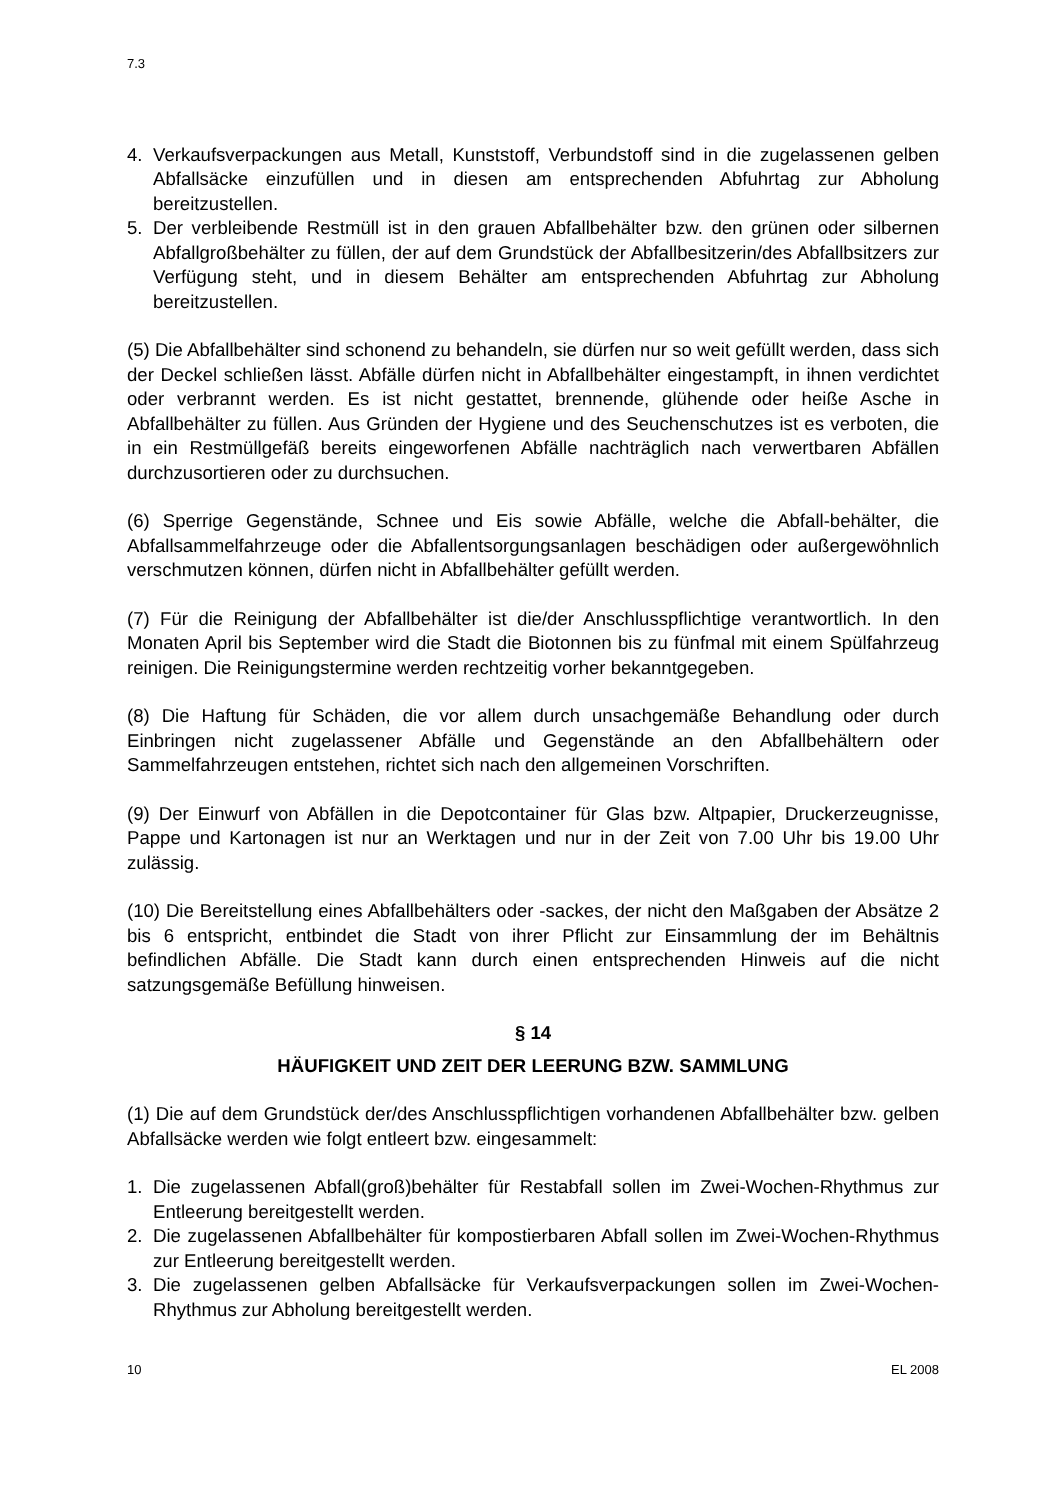7.3
4. Verkaufsverpackungen aus Metall, Kunststoff, Verbundstoff sind in die zugelassenen gelben Abfallsäcke einzufüllen und in diesen am entsprechenden Abfuhrtag zur Abholung bereitzustellen.
5. Der verbleibende Restmüll ist in den grauen Abfallbehälter bzw. den grünen oder silbernen Abfallgroßbehälter zu füllen, der auf dem Grundstück der Abfallbesitzerin/des Abfallbsitzers zur Verfügung steht, und in diesem Behälter am entsprechenden Abfuhrtag zur Abholung bereitzustellen.
(5) Die Abfallbehälter sind schonend zu behandeln, sie dürfen nur so weit gefüllt werden, dass sich der Deckel schließen lässt. Abfälle dürfen nicht in Abfallbehälter eingestampft, in ihnen verdichtet oder verbrannt werden. Es ist nicht gestattet, brennende, glühende oder heiße Asche in Abfallbehälter zu füllen. Aus Gründen der Hygiene und des Seuchenschutzes ist es verboten, die in ein Restmüllgefäß bereits eingeworfenen Abfälle nachträglich nach verwertbaren Abfällen durchzusortieren oder zu durchsuchen.
(6) Sperrige Gegenstände, Schnee und Eis sowie Abfälle, welche die Abfall-behälter, die Abfallsammelfahrzeuge oder die Abfallentsorgungsanlagen beschädigen oder außergewöhnlich verschmutzen können, dürfen nicht in Abfallbehälter gefüllt werden.
(7) Für die Reinigung der Abfallbehälter ist die/der Anschlusspflichtige verantwortlich. In den Monaten April bis September wird die Stadt die Biotonnen bis zu fünfmal mit einem Spülfahrzeug reinigen. Die Reinigungstermine werden rechtzeitig vorher bekanntgegeben.
(8) Die Haftung für Schäden, die vor allem durch unsachgemäße Behandlung oder durch Einbringen nicht zugelassener Abfälle und Gegenstände an den Abfallbehältern oder Sammelfahrzeugen entstehen, richtet sich nach den allgemeinen Vorschriften.
(9) Der Einwurf von Abfällen in die Depotcontainer für Glas bzw. Altpapier, Druckerzeugnisse, Pappe und Kartonagen ist nur an Werktagen und nur in der Zeit von 7.00 Uhr bis 19.00 Uhr zulässig.
(10) Die Bereitstellung eines Abfallbehälters oder -sackes, der nicht den Maßgaben der Absätze 2 bis 6 entspricht, entbindet die Stadt von ihrer Pflicht zur Einsammlung der im Behältnis befindlichen Abfälle. Die Stadt kann durch einen entsprechenden Hinweis auf die nicht satzungsgemäße Befüllung hinweisen.
§ 14
HÄUFIGKEIT UND ZEIT DER LEERUNG BZW. SAMMLUNG
(1) Die auf dem Grundstück der/des Anschlusspflichtigen vorhandenen Abfallbehälter bzw. gelben Abfallsäcke werden wie folgt entleert bzw. eingesammelt:
1. Die zugelassenen Abfall(groß)behälter für Restabfall sollen im Zwei-Wochen-Rhythmus zur Entleerung bereitgestellt werden.
2. Die zugelassenen Abfallbehälter für kompostierbaren Abfall sollen im Zwei-Wochen-Rhythmus zur Entleerung bereitgestellt werden.
3. Die zugelassenen gelben Abfallsäcke für Verkaufsverpackungen sollen im Zwei-Wochen-Rhythmus zur Abholung bereitgestellt werden.
10 EL 2008